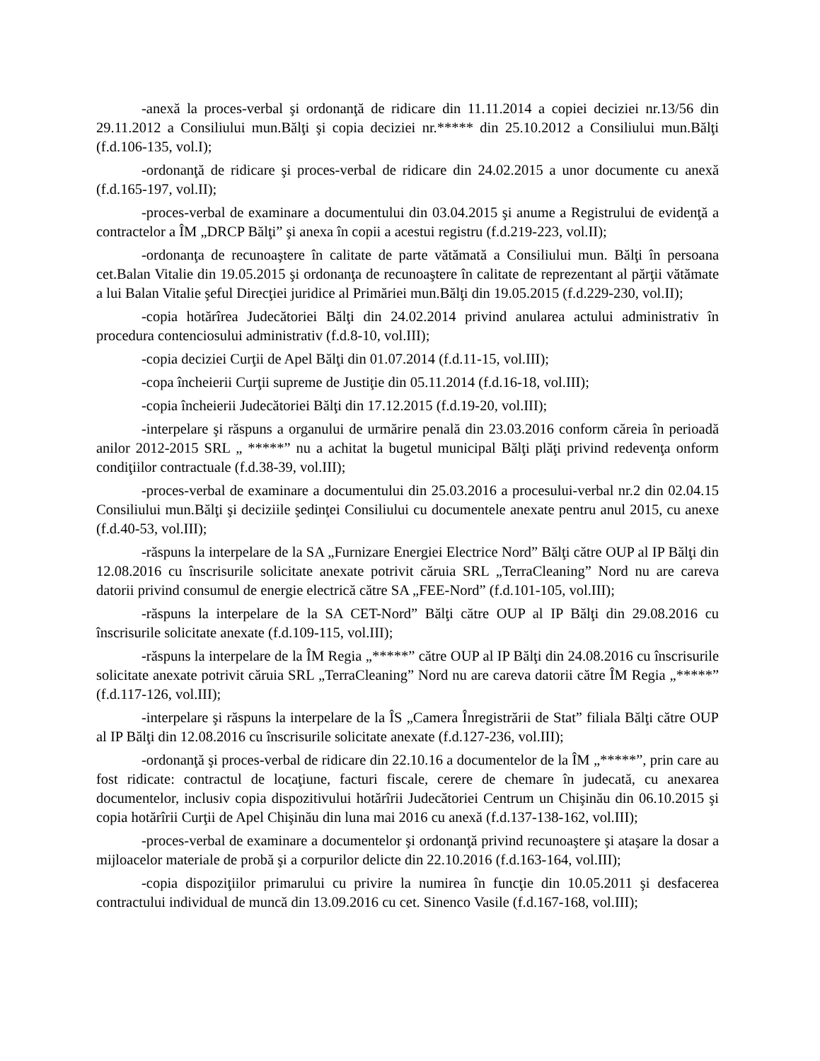-anexă la proces-verbal şi ordonanţă de ridicare din 11.11.2014 a copiei deciziei nr.13/56 din 29.11.2012 a Consiliului mun.Bălţi şi copia deciziei nr.***** din 25.10.2012 a Consiliului mun.Bălţi (f.d.106-135, vol.I);
-ordonanţă de ridicare şi proces-verbal de ridicare din 24.02.2015 a unor documente cu anexă (f.d.165-197, vol.II);
-proces-verbal de examinare a documentului din 03.04.2015 şi anume a Registrului de evidenţă a contractelor a ÎM „DRCP Bălţi” şi anexa în copii a acestui registru (f.d.219-223, vol.II);
-ordonanţa de recunoaştere în calitate de parte vătămată a Consiliului mun. Bălţi în persoana cet.Balan Vitalie din 19.05.2015 şi ordonanţa de recunoaştere în calitate de reprezentant al părţii vătămate a lui Balan Vitalie şeful Direcţiei juridice al Primăriei mun.Bălţi din 19.05.2015 (f.d.229-230, vol.II);
-copia hotărîrea Judecătoriei Bălţi din 24.02.2014 privind anularea actului administrativ în procedura contenciosului administrativ (f.d.8-10, vol.III);
-copia deciziei Curţii de Apel Bălţi din 01.07.2014 (f.d.11-15, vol.III);
-copa încheierii Curţii supreme de Justiţie din 05.11.2014 (f.d.16-18, vol.III);
-copia încheierii Judecătoriei Bălţi din 17.12.2015 (f.d.19-20, vol.III);
-interpelare şi răspuns a organului de urmărire penală din 23.03.2016 conform căreia în perioadă anilor 2012-2015 SRL „ *****” nu a achitat la bugetul municipal Bălţi plăţi privind redevenţa onform condiţiilor contractuale (f.d.38-39, vol.III);
-proces-verbal de examinare a documentului din 25.03.2016 a procesului-verbal nr.2 din 02.04.15 Consiliului mun.Bălţi şi deciziile şedinţei Consiliului cu documentele anexate pentru anul 2015, cu anexe (f.d.40-53, vol.III);
-răspuns la interpelare de la SA „Furnizare Energiei Electrice Nord” Bălţi către OUP al IP Bălţi din 12.08.2016 cu înscrisurile solicitate anexate potrivit căruia SRL „TerraCleaning” Nord nu are careva datorii privind consumul de energie electrică către SA „FEE-Nord” (f.d.101-105, vol.III);
-răspuns la interpelare de la SA CET-Nord” Bălţi către OUP al IP Bălţi din 29.08.2016 cu înscrisurile solicitate anexate (f.d.109-115, vol.III);
-răspuns la interpelare de la ÎM Regia „*****” către OUP al IP Bălţi din 24.08.2016 cu înscrisurile solicitate anexate potrivit căruia SRL „TerraCleaning” Nord nu are careva datorii către ÎM Regia „*****” (f.d.117-126, vol.III);
-interpelare şi răspuns la interpelare de la ÎS „Camera Înregistrării de Stat” filiala Bălţi către OUP al IP Bălţi din 12.08.2016 cu înscrisurile solicitate anexate (f.d.127-236, vol.III);
-ordonanţă şi proces-verbal de ridicare din 22.10.16 a documentelor de la ÎM „*****”, prin care au fost ridicate: contractul de locaţiune, facturi fiscale, cerere de chemare în judecată, cu anexarea documentelor, inclusiv copia dispozitivului hotărîrii Judecătoriei Centrum un Chişinău din 06.10.2015 şi copia hotărîrii Curţii de Apel Chişinău din luna mai 2016 cu anexă (f.d.137-138-162, vol.III);
-proces-verbal de examinare a documentelor şi ordonanţă privind recunoaştere şi ataşare la dosar a mijloacelor materiale de probă şi a corpurilor delicte din 22.10.2016 (f.d.163-164, vol.III);
-copia dispoziţiilor primarului cu privire la numirea în funcţie din 10.05.2011 şi desfacerea contractului individual de muncă din 13.09.2016 cu cet. Sinenco Vasile (f.d.167-168, vol.III);